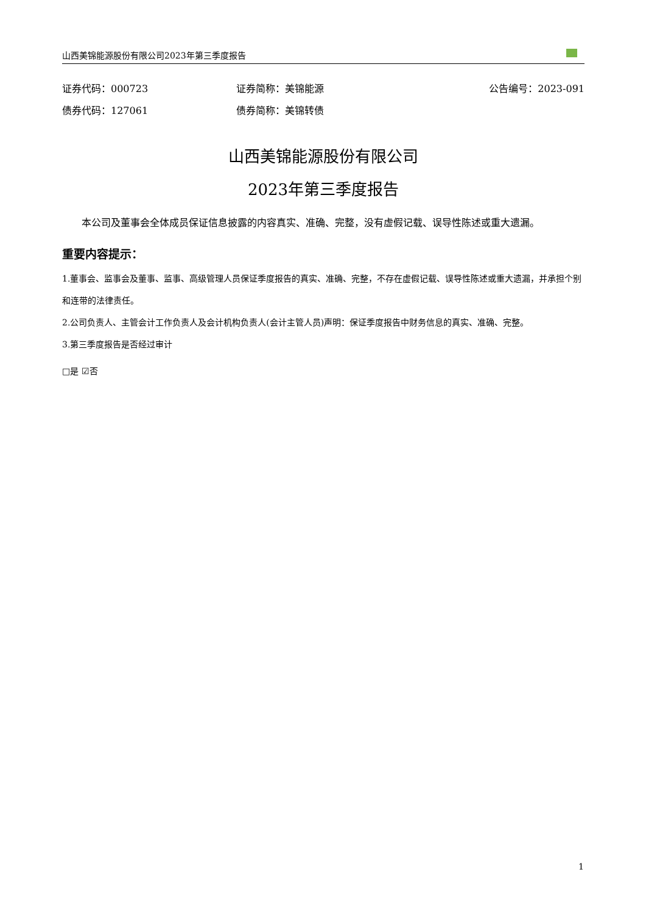山西美锦能源股份有限公司2023年第三季度报告
证券代码：000723 证券简称：美锦能源 公告编号：2023-091
债券代码：127061 债券简称：美锦转债
山西美锦能源股份有限公司
2023年第三季度报告
本公司及董事会全体成员保证信息披露的内容真实、准确、完整，没有虚假记载、误导性陈述或重大遗漏。
重要内容提示：
1.董事会、监事会及董事、监事、高级管理人员保证季度报告的真实、准确、完整，不存在虚假记载、误导性陈述或重大遗漏，并承担个别和连带的法律责任。
2.公司负责人、主管会计工作负责人及会计机构负责人(会计主管人员)声明：保证季度报告中财务信息的真实、准确、完整。
3.第三季度报告是否经过审计
□是 ☑否
1